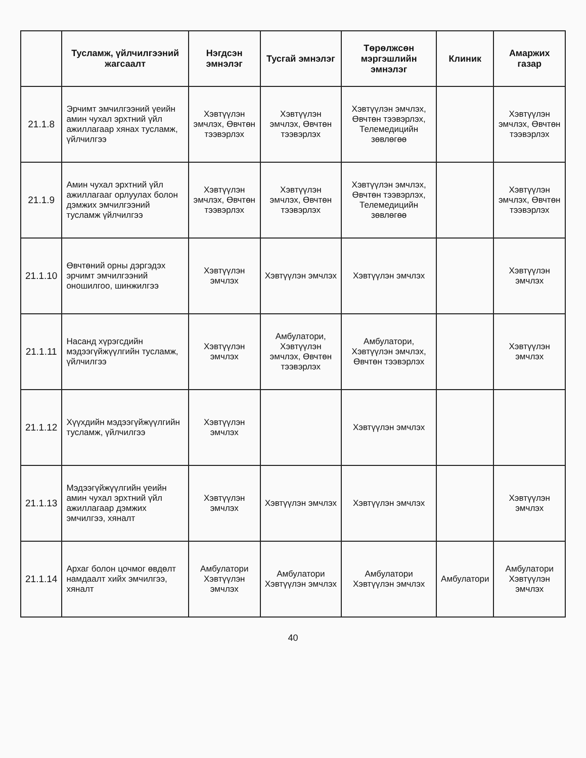| | Тусламж, үйлчилгээний жагсаалт | Нэгдсэн эмнэлэг | Тусгай эмнэлэг | Төрөлжсөн мэргэшлийн эмнэлэг | Клиник | Амаржих газар |
| --- | --- | --- | --- | --- | --- | --- |
| 21.1.8 | Эрчимт эмчилгээний үеийн амин чухал эрхтний үйл ажиллагаар хянах тусламж, үйлчилгээ | Хэвтүүлэн эмчлэх, Өвчтөн тээвэрлэх | Хэвтүүлэн эмчлэх, Өвчтөн тээвэрлэх | Хэвтүүлэн эмчлэх, Өвчтөн тээвэрлэх, Телемедицийн зөвлөгөө | | Хэвтүүлэн эмчлэх, Өвчтөн тээвэрлэх |
| 21.1.9 | Амин чухал эрхтний үйл ажиллагааг орлуулах болон дэмжих эмчилгээний тусламж үйлчилгээ | Хэвтүүлэн эмчлэх, Өвчтөн тээвэрлэх | Хэвтүүлэн эмчлэх, Өвчтөн тээвэрлэх | Хэвтүүлэн эмчлэх, Өвчтөн тээвэрлэх, Телемедицийн зөвлөгөө | | Хэвтүүлэн эмчлэх, Өвчтөн тээвэрлэх |
| 21.1.10 | Өвчтөний орны дэргэдэх эрчимт эмчилгээний оношилгоо, шинжилгээ | Хэвтүүлэн эмчлэх | Хэвтүүлэн эмчлэх | Хэвтүүлэн эмчлэх | | Хэвтүүлэн эмчлэх |
| 21.1.11 | Насанд хүрэгсдийн мэдээгүйжүүлгийн тусламж, үйлчилгээ | Хэвтүүлэн эмчлэх | Амбулатори, Хэвтүүлэн эмчлэх, Өвчтөн тээвэрлэх | Амбулатори, Хэвтүүлэн эмчлэх, Өвчтөн тээвэрлэх | | Хэвтүүлэн эмчлэх |
| 21.1.12 | Хүүхдийн мэдээгүйжүүлгийн тусламж, үйлчилгээ | Хэвтүүлэн эмчлэх | | Хэвтүүлэн эмчлэх | | |
| 21.1.13 | Мэдээгүйжүүлгийн үеийн амин чухал эрхтний үйл ажиллагаар дэмжих эмчилгээ, хяналт | Хэвтүүлэн эмчлэх | Хэвтүүлэн эмчлэх | Хэвтүүлэн эмчлэх | | Хэвтүүлэн эмчлэх |
| 21.1.14 | Архаг болон цочмог өвдөлт намдаалт хийх эмчилгээ, хяналт | Амбулатори Хэвтүүлэн эмчлэх | Амбулатори Хэвтүүлэн эмчлэх | Амбулатори Хэвтүүлэн эмчлэх | Амбулатори | Амбулатори Хэвтүүлэн эмчлэх |
40